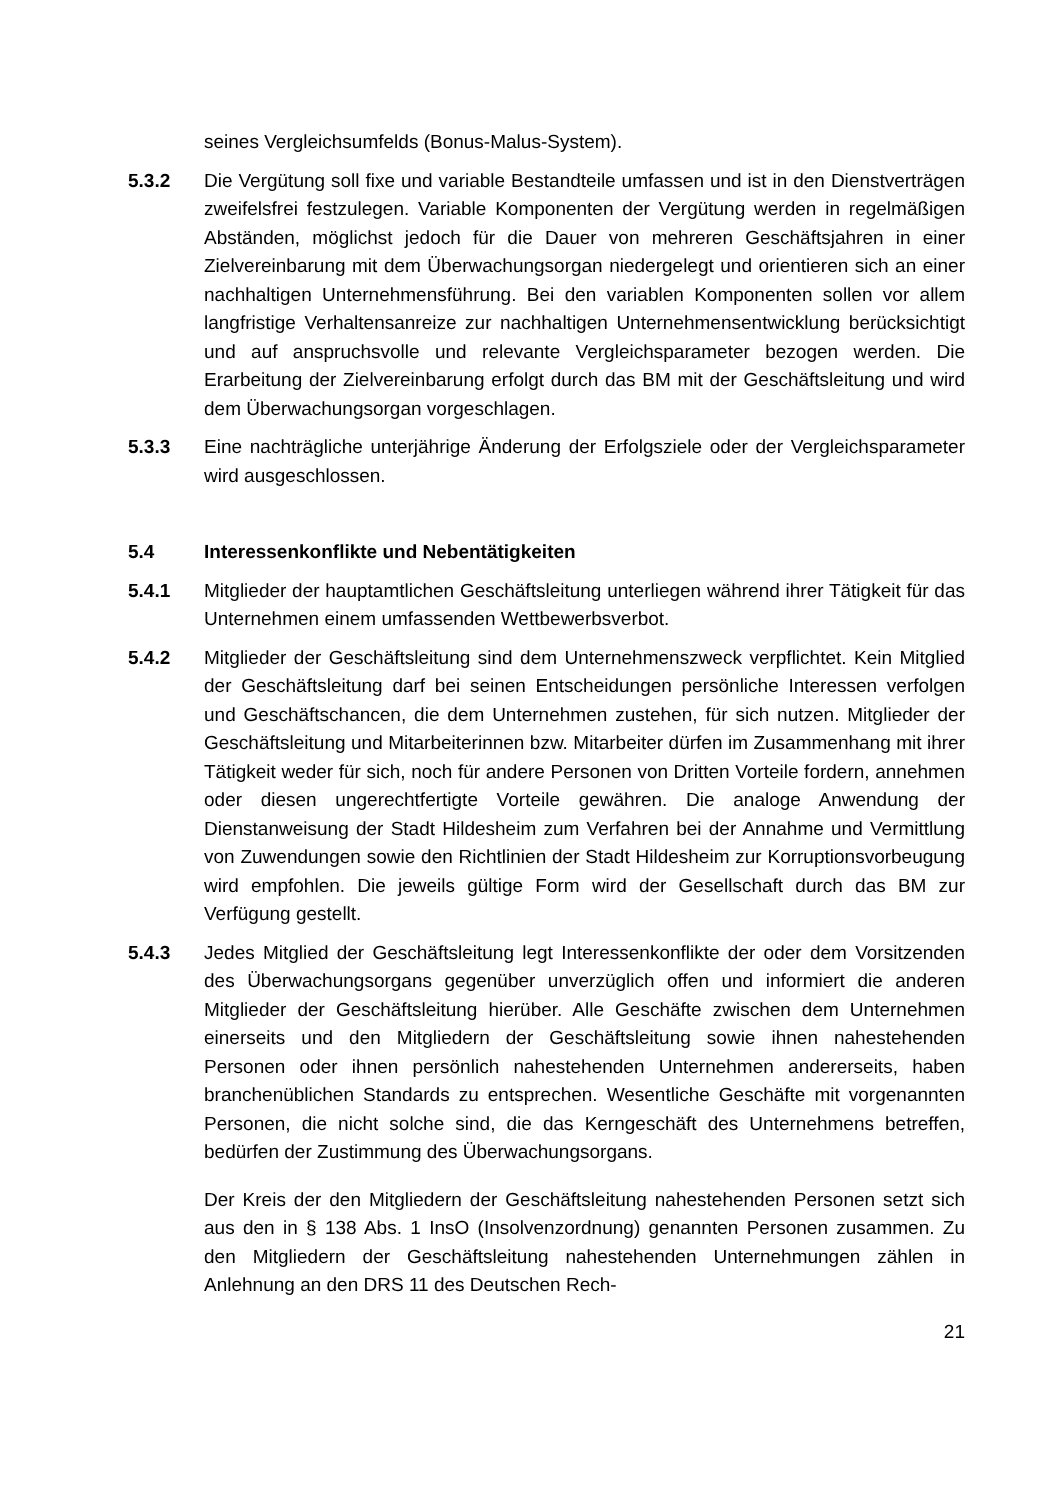seines Vergleichsumfelds (Bonus-Malus-System).
5.3.2 Die Vergütung soll fixe und variable Bestandteile umfassen und ist in den Dienstverträgen zweifelsfrei festzulegen. Variable Komponenten der Vergütung werden in regelmäßigen Abständen, möglichst jedoch für die Dauer von mehreren Geschäftsjahren in einer Zielvereinbarung mit dem Überwachungsorgan niedergelegt und orientieren sich an einer nachhaltigen Unternehmensführung. Bei den variablen Komponenten sollen vor allem langfristige Verhaltensanreize zur nachhaltigen Unternehmensentwicklung berücksichtigt und auf anspruchsvolle und relevante Vergleichsparameter bezogen werden. Die Erarbeitung der Zielvereinbarung erfolgt durch das BM mit der Geschäftsleitung und wird dem Überwachungsorgan vorgeschlagen.
5.3.3 Eine nachträgliche unterjährige Änderung der Erfolgsziele oder der Vergleichsparameter wird ausgeschlossen.
5.4 Interessenkonflikte und Nebentätigkeiten
5.4.1 Mitglieder der hauptamtlichen Geschäftsleitung unterliegen während ihrer Tätigkeit für das Unternehmen einem umfassenden Wettbewerbsverbot.
5.4.2 Mitglieder der Geschäftsleitung sind dem Unternehmenszweck verpflichtet. Kein Mitglied der Geschäftsleitung darf bei seinen Entscheidungen persönliche Interessen verfolgen und Geschäftschancen, die dem Unternehmen zustehen, für sich nutzen. Mitglieder der Geschäftsleitung und Mitarbeiterinnen bzw. Mitarbeiter dürfen im Zusammenhang mit ihrer Tätigkeit weder für sich, noch für andere Personen von Dritten Vorteile fordern, annehmen oder diesen ungerechtfertigte Vorteile gewähren. Die analoge Anwendung der Dienstanweisung der Stadt Hildesheim zum Verfahren bei der Annahme und Vermittlung von Zuwendungen sowie den Richtlinien der Stadt Hildesheim zur Korruptionsvorbeugung wird empfohlen. Die jeweils gültige Form wird der Gesellschaft durch das BM zur Verfügung gestellt.
5.4.3 Jedes Mitglied der Geschäftsleitung legt Interessenkonflikte der oder dem Vorsitzenden des Überwachungsorgans gegenüber unverzüglich offen und informiert die anderen Mitglieder der Geschäftsleitung hierüber. Alle Geschäfte zwischen dem Unternehmen einerseits und den Mitgliedern der Geschäftsleitung sowie ihnen nahestehenden Personen oder ihnen persönlich nahestehenden Unternehmen andererseits, haben branchenüblichen Standards zu entsprechen. Wesentliche Geschäfte mit vorgenannten Personen, die nicht solche sind, die das Kerngeschäft des Unternehmens betreffen, bedürfen der Zustimmung des Überwachungsorgans.
Der Kreis der den Mitgliedern der Geschäftsleitung nahestehenden Personen setzt sich aus den in § 138 Abs. 1 InsO (Insolvenzordnung) genannten Personen zusammen. Zu den Mitgliedern der Geschäftsleitung nahestehenden Unternehmungen zählen in Anlehnung an den DRS 11 des Deutschen Rech-
21